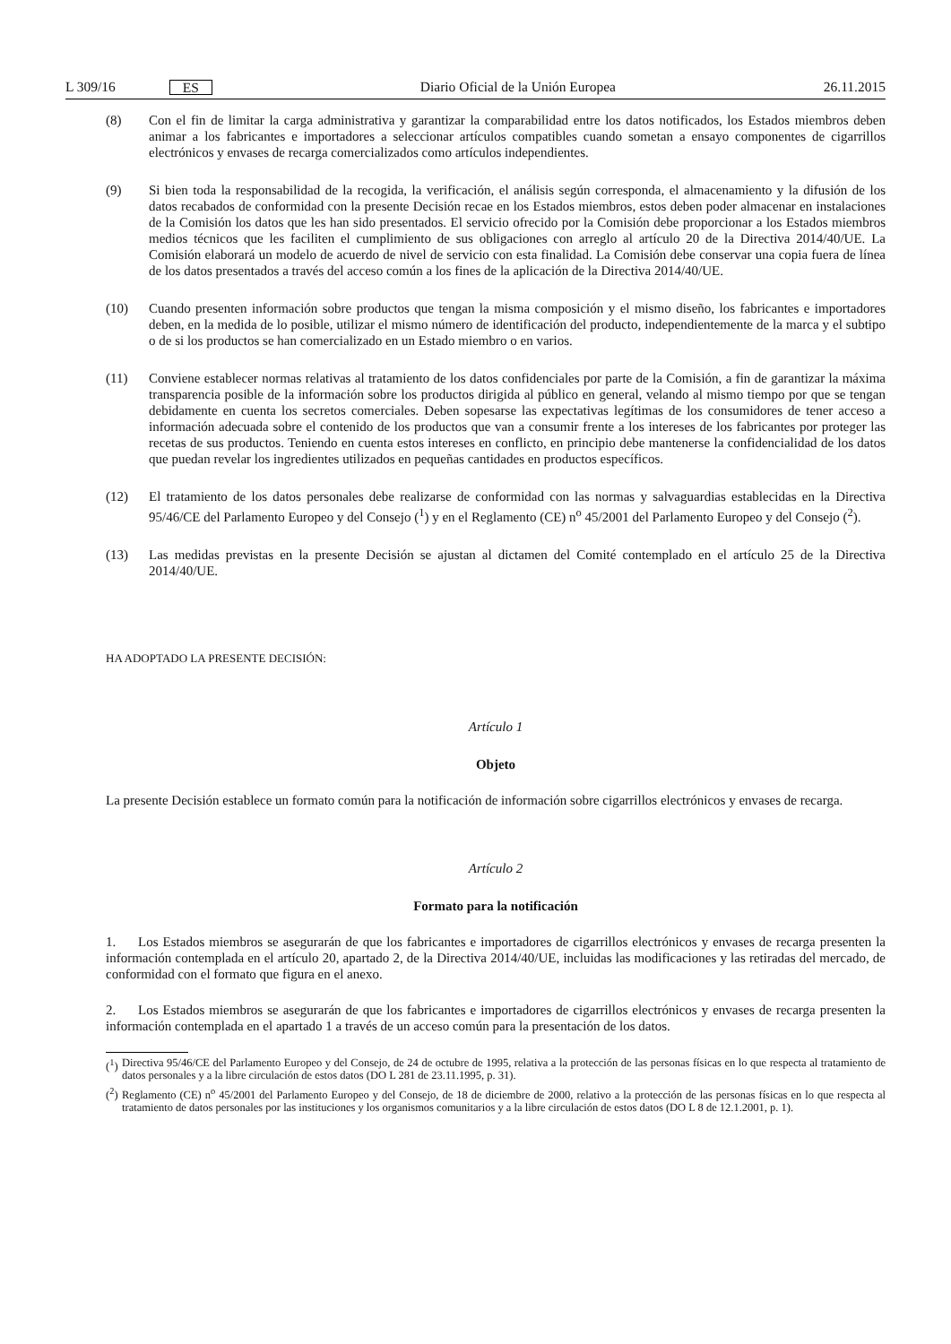L 309/16 ES
Diario Oficial de la Unión Europea 26.11.2015
(8) Con el fin de limitar la carga administrativa y garantizar la comparabilidad entre los datos notificados, los Estados miembros deben animar a los fabricantes e importadores a seleccionar artículos compatibles cuando sometan a ensayo componentes de cigarrillos electrónicos y envases de recarga comercializados como artículos indepen­dientes.
(9) Si bien toda la responsabilidad de la recogida, la verificación, el análisis según corresponda, el almacenamiento y la difusión de los datos recabados de conformidad con la presente Decisión recae en los Estados miembros, estos deben poder almacenar en instalaciones de la Comisión los datos que les han sido presentados. El servicio ofrecido por la Comisión debe proporcionar a los Estados miembros medios técnicos que les faciliten el cumplimiento de sus obligaciones con arreglo al artículo 20 de la Directiva 2014/40/UE. La Comisión elaborará un modelo de acuerdo de nivel de servicio con esta finalidad. La Comisión debe conservar una copia fuera de línea de los datos presentados a través del acceso común a los fines de la aplicación de la Directiva 2014/40/UE.
(10) Cuando presenten información sobre productos que tengan la misma composición y el mismo diseño, los fabricantes e importadores deben, en la medida de lo posible, utilizar el mismo número de identificación del producto, independientemente de la marca y el subtipo o de si los productos se han comercializado en un Estado miembro o en varios.
(11) Conviene establecer normas relativas al tratamiento de los datos confidenciales por parte de la Comisión, a fin de garantizar la máxima transparencia posible de la información sobre los productos dirigida al público en general, velando al mismo tiempo por que se tengan debidamente en cuenta los secretos comerciales. Deben sopesarse las expectativas legítimas de los consumidores de tener acceso a información adecuada sobre el contenido de los productos que van a consumir frente a los intereses de los fabricantes por proteger las recetas de sus productos. Teniendo en cuenta estos intereses en conflicto, en principio debe mantenerse la confidencialidad de los datos que puedan revelar los ingredientes utilizados en pequeñas cantidades en productos específicos.
(12) El tratamiento de los datos personales debe realizarse de conformidad con las normas y salvaguardias establecidas en la Directiva 95/46/CE del Parlamento Europeo y del Consejo (<sup>1</sup>) y en el Reglamento (CE) n<sup>o</sup> 45/2001 del Parlamento Europeo y del Consejo (<sup>2</sup>).
(13) Las medidas previstas en la presente Decisión se ajustan al dictamen del Comité contemplado en el artículo 25 de la Directiva 2014/40/UE.
HA ADOPTADO LA PRESENTE DECISIÓN:
Artículo 1
Objeto
La presente Decisión establece un formato común para la notificación de información sobre cigarrillos electrónicos y envases de recarga.
Artículo 2
Formato para la notificación
1. Los Estados miembros se asegurarán de que los fabricantes e importadores de cigarrillos electrónicos y envases de recarga presenten la información contemplada en el artículo 20, apartado 2, de la Directiva 2014/40/UE, incluidas las modificaciones y las retiradas del mercado, de conformidad con el formato que figura en el anexo.
2. Los Estados miembros se asegurarán de que los fabricantes e importadores de cigarrillos electrónicos y envases de recarga presenten la información contemplada en el apartado 1 a través de un acceso común para la presentación de los datos.
(<sup>1</sup>) Directiva 95/46/CE del Parlamento Europeo y del Consejo, de 24 de octubre de 1995, relativa a la protección de las personas físicas en lo que respecta al tratamiento de datos personales y a la libre circulación de estos datos (DO L 281 de 23.11.1995, p. 31).
(<sup>2</sup>) Reglamento (CE) n<sup>o</sup> 45/2001 del Parlamento Europeo y del Consejo, de 18 de diciembre de 2000, relativo a la protección de las personas físicas en lo que respecta al tratamiento de datos personales por las instituciones y los organismos comunitarios y a la libre circulación de estos datos (DO L 8 de 12.1.2001, p. 1).